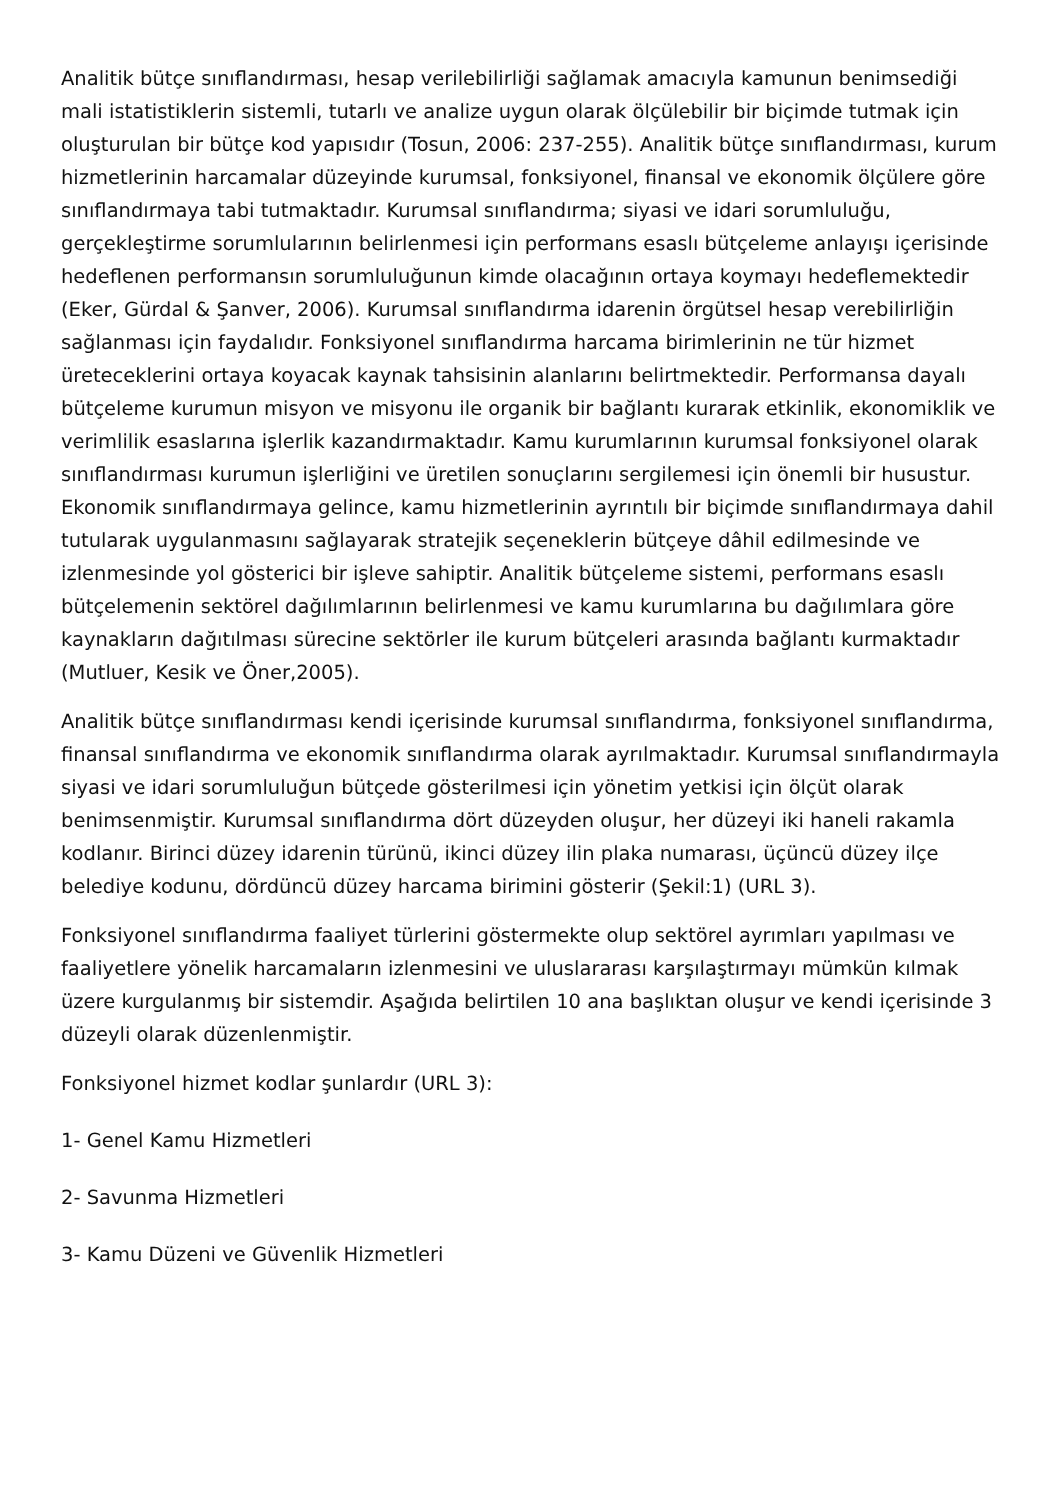Analitik bütçe sınıflandırması, hesap verilebilirliği sağlamak amacıyla kamunun benimsediği mali istatistiklerin sistemli, tutarlı ve analize uygun olarak ölçülebilir bir biçimde tutmak için oluşturulan bir bütçe kod yapısıdır (Tosun, 2006: 237-255). Analitik bütçe sınıflandırması, kurum hizmetlerinin harcamalar düzeyinde kurumsal, fonksiyonel, finansal ve ekonomik ölçülere göre sınıflandırmaya tabi tutmaktadır. Kurumsal sınıflandırma; siyasi ve idari sorumluluğu, gerçekleştirme sorumlularının belirlenmesi için performans esaslı bütçeleme anlayışı içerisinde hedeflenen performansın sorumluluğunun kimde olacağının ortaya koymayı hedeflemektedir (Eker, Gürdal & Şanver, 2006). Kurumsal sınıflandırma idarenin örgütsel hesap verebilirliğin sağlanması için faydalıdır. Fonksiyonel sınıflandırma harcama birimlerinin ne tür hizmet üreteceklerini ortaya koyacak kaynak tahsisinin alanlarını belirtmektedir. Performansa dayalı bütçeleme kurumun misyon ve misyonu ile organik bir bağlantı kurarak etkinlik, ekonomiklik ve verimlilik esaslarına işlerlik kazandırmaktadır. Kamu kurumlarının kurumsal fonksiyonel olarak sınıflandırması kurumun işlerliğini ve üretilen sonuçlarını sergilemesi için önemli bir husustur. Ekonomik sınıflandırmaya gelince, kamu hizmetlerinin ayrıntılı bir biçimde sınıflandırmaya dahil tutularak uygulanmasını sağlayarak stratejik seçeneklerin bütçeye dâhil edilmesinde ve izlenmesinde yol gösterici bir işleve sahiptir. Analitik bütçeleme sistemi, performans esaslı bütçelemenin sektörel dağılımlarının belirlenmesi ve kamu kurumlarına bu dağılımlara göre kaynakların dağıtılması sürecine sektörler ile kurum bütçeleri arasında bağlantı kurmaktadır (Mutluer, Kesik ve Öner,2005).
Analitik bütçe sınıflandırması kendi içerisinde kurumsal sınıflandırma, fonksiyonel sınıflandırma, finansal sınıflandırma ve ekonomik sınıflandırma olarak ayrılmaktadır. Kurumsal sınıflandırmayla siyasi ve idari sorumluluğun bütçede gösterilmesi için yönetim yetkisi için ölçüt olarak benimsenmiştir. Kurumsal sınıflandırma dört düzeyden oluşur, her düzeyi iki haneli rakamla kodlanır. Birinci düzey idarenin türünü, ikinci düzey ilin plaka numarası, üçüncü düzey ilçe belediye kodunu, dördüncü düzey harcama birimini gösterir (Şekil:1) (URL 3).
Fonksiyonel sınıflandırma faaliyet türlerini göstermekte olup sektörel ayrımları yapılması ve faaliyetlere yönelik harcamaların izlenmesini ve uluslararası karşılaştırmayı mümkün kılmak üzere kurgulanmış bir sistemdir. Aşağıda belirtilen 10 ana başlıktan oluşur ve kendi içerisinde 3 düzeyli olarak düzenlenmiştir.
Fonksiyonel hizmet kodlar şunlardır (URL 3):
1- Genel Kamu Hizmetleri
2- Savunma Hizmetleri
3- Kamu Düzeni ve Güvenlik Hizmetleri